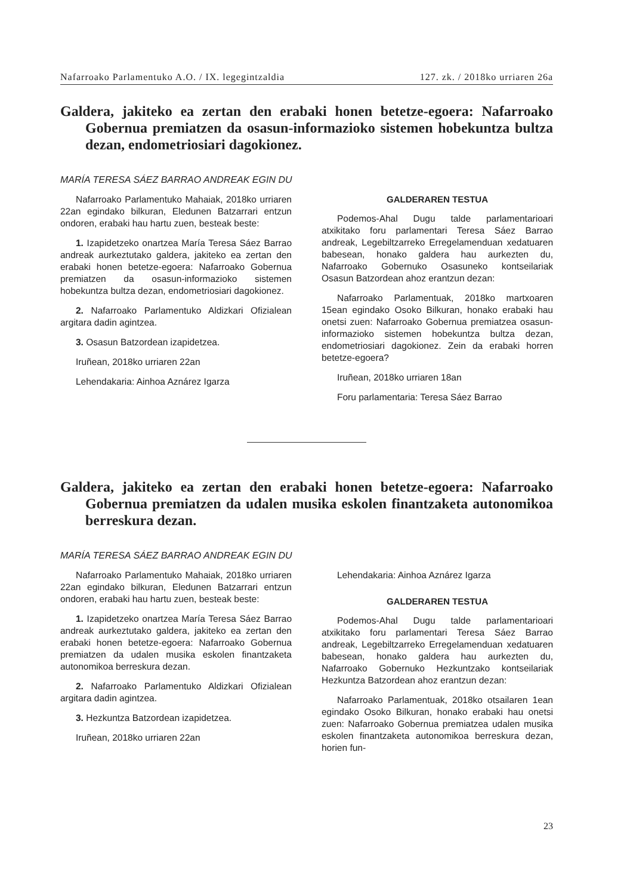Nafarroako Parlamentuko A.O. / IX. legegintzaldia 127. zk. / 2018ko urriaren 26a
Galdera, jakiteko ea zertan den erabaki honen betetze-egoera: Nafarroako Gobernua premiatzen da osasun-informazioko sistemen hobekuntza bultza dezan, endometriosiari dagokionez.
MARÍA TERESA SÁEZ BARRAO ANDREAK EGIN DU
Nafarroako Parlamentuko Mahaiak, 2018ko urriaren 22an egindako bilkuran, Eledunen Batzarrari entzun ondoren, erabaki hau hartu zuen, besteak beste:
1. Izapidetzeko onartzea María Teresa Sáez Barrao andreak aurkeztutako galdera, jakiteko ea zertan den erabaki honen betetze-egoera: Nafarroako Gobernua premiatzen da osasun-informazioko sistemen hobekuntza bultza dezan, endometriosiari dagokionez.
2. Nafarroako Parlamentuko Aldizkari Ofizialean argitara dadin agintzea.
3. Osasun Batzordean izapidetzea.
Iruñean, 2018ko urriaren 22an
Lehendakaria: Ainhoa Aznárez Igarza
GALDERAREN TESTUA
Podemos-Ahal Dugu talde parlamentarioari atxikitako foru parlamentari Teresa Sáez Barrao andreak, Legebiltzarreko Erregelamenduan xedatuaren babesean, honako galdera hau aurkezten du, Nafarroako Gobernuko Osasuneko kontseilariak Osasun Batzordean ahoz erantzun dezan:
Nafarroako Parlamentuak, 2018ko martxoaren 15ean egindako Osoko Bilkuran, honako erabaki hau onetsi zuen: Nafarroako Gobernua premiatzea osasun-informazioko sistemen hobekuntza bultza dezan, endometriosiari dagokionez. Zein da erabaki horren betetze-egoera?
Iruñean, 2018ko urriaren 18an
Foru parlamentaria: Teresa Sáez Barrao
Galdera, jakiteko ea zertan den erabaki honen betetze-egoera: Nafarroako Gobernua premiatzen da udalen musika eskolen finantzaketa autonomikoa berreskura dezan.
MARÍA TERESA SÁEZ BARRAO ANDREAK EGIN DU
Nafarroako Parlamentuko Mahaiak, 2018ko urriaren 22an egindako bilkuran, Eledunen Batzarrari entzun ondoren, erabaki hau hartu zuen, besteak beste:
1. Izapidetzeko onartzea María Teresa Sáez Barrao andreak aurkeztutako galdera, jakiteko ea zertan den erabaki honen betetze-egoera: Nafarroako Gobernua premiatzen da udalen musika eskolen finantzaketa autonomikoa berreskura dezan.
2. Nafarroako Parlamentuko Aldizkari Ofizialean argitara dadin agintzea.
3. Hezkuntza Batzordean izapidetzea.
Iruñean, 2018ko urriaren 22an
Lehendakaria: Ainhoa Aznárez Igarza
GALDERAREN TESTUA
Podemos-Ahal Dugu talde parlamentarioari atxikitako foru parlamentari Teresa Sáez Barrao andreak, Legebiltzarreko Erregelamenduan xedatuaren babesean, honako galdera hau aurkezten du, Nafarroako Gobernuko Hezkuntzako kontseilariak Hezkuntza Batzordean ahoz erantzun dezan:
Nafarroako Parlamentuak, 2018ko otsailaren 1ean egindako Osoko Bilkuran, honako erabaki hau onetsi zuen: Nafarroako Gobernua premiatzea udalen musika eskolen finantzaketa autonomikoa berreskura dezan, horien fun-
23